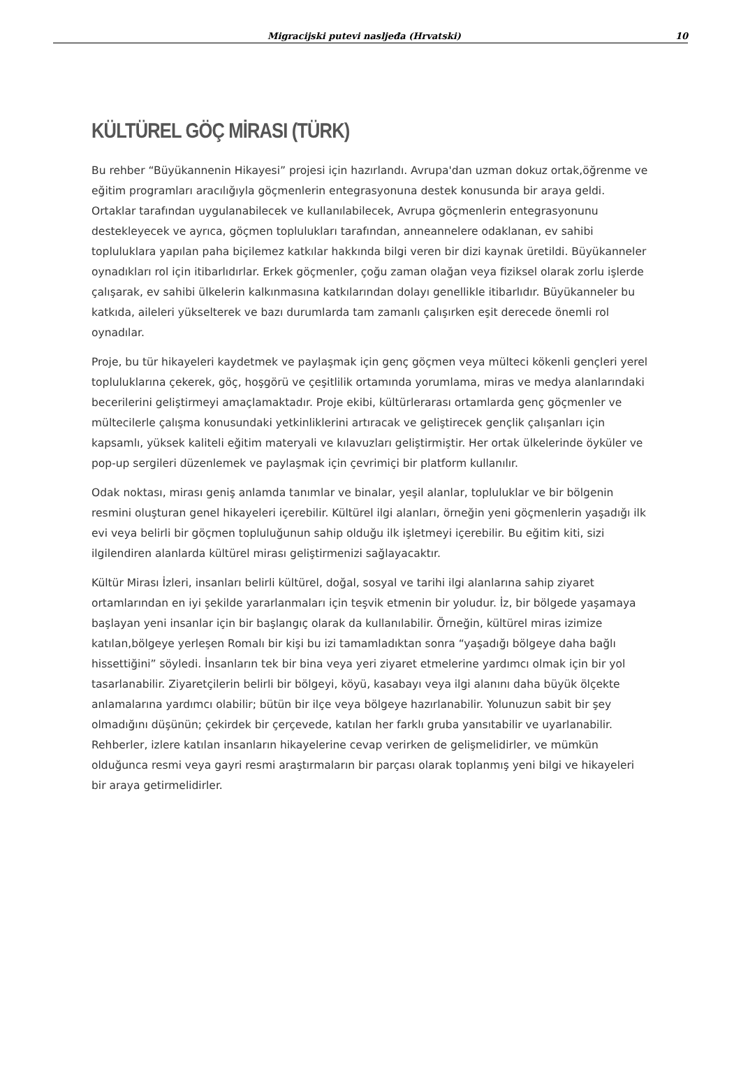Migracijski putevi nasljeđa (Hrvatski) 10
KÜLTÜREL GÖÇ MİRASI (TÜRK)
Bu rehber “Büyükannenin Hikayesi” projesi için hazırlandı. Avrupa'dan uzman dokuz ortak,öğrenme ve eğitim programları aracılığıyla göçmenlerin entegrasyonuna destek konusunda bir araya geldi. Ortaklar tarafından uygulanabilecek ve kullanılabilecek, Avrupa göçmenlerin entegrasyonunu destekleyecek ve ayrıca, göçmen toplulukları tarafından, anneannelere odaklanan, ev sahibi topluluklara yapılan paha biçilemez katkılar hakkında bilgi veren bir dizi kaynak üretildi. Büyükanneler oynadıkları rol için itibarlıdırlar. Erkek göçmenler, çoğu zaman olağan veya fiziksel olarak zorlu işlerde çalışarak, ev sahibi ülkelerin kalkınmasına katkılarından dolayı genellikle itibarlıdır. Büyükanneler bu katkıda, aileleri yükselterek ve bazı durumlarda tam zamanlı çalışırken eşit derecede önemli rol oynadılar.
Proje, bu tür hikayeleri kaydetmek ve paylaşmak için genç göçmen veya mülteci kökenli gençleri yerel topluluklarına çekerek, göç, hoşgörü ve çeşitlilik ortamında yorumlama, miras ve medya alanlarındaki becerilerini geliştirmeyi amaçlamaktadır. Proje ekibi, kültürlerarası ortamlarda genç göçmenler ve mültecilerle çalışma konusundaki yetkinliklerini artıracak ve geliştirecek gençlik çalışanları için kapsamlı, yüksek kaliteli eğitim materyali ve kılavuzları geliştirmiştir. Her ortak ülkelerinde öyküler ve pop-up sergileri düzenlemek ve paylaşmak için çevrimiçi bir platform kullanılır.
Odak noktası, mirası geniş anlamda tanımlar ve binalar, yeşil alanlar, topluluklar ve bir bölgenin resmini oluşturan genel hikayeleri içerebilir. Kültürel ilgi alanları, örneğin yeni göçmenlerin yaşadığı ilk evi veya belirli bir göçmen topluluğunun sahip olduğu ilk işletmeyi içerebilir. Bu eğitim kiti, sizi ilgilendiren alanlarda kültürel mirası geliştirmenizi sağlayacaktır.
Kültür Mirası İzleri, insanları belirli kültürel, doğal, sosyal ve tarihi ilgi alanlarına sahip ziyaret ortamlarından en iyi şekilde yararlanmaları için teşvik etmenin bir yoludur. İz, bir bölgede yaşamaya başlayan yeni insanlar için bir başlangıç olarak da kullanılabilir. Örneğin, kültürel miras izimize katılan,bölgeye yerleşen Romalı bir kişi bu izi tamamladıktan sonra “yaşadığı bölgeye daha bağlı hissettiğini” söyledi. İnsanların tek bir bina veya yeri ziyaret etmelerine yardımcı olmak için bir yol tasarlanabilir. Ziyaretçilerin belirli bir bölgeyi, köyü, kasabayı veya ilgi alanını daha büyük ölçekte anlamalarına yardımcı olabilir; bütün bir ilçe veya bölgeye hazırlanabilir. Yolunuzun sabit bir şey olmadığını düşünün; çekirdek bir çerçevede, katılan her farklı gruba yansıtabilir ve uyarlanabilir. Rehberler, izlere katılan insanların hikayelerine cevap verirken de gelişmelidirler, ve mümkün olduğunca resmi veya gayri resmi araştırmaların bir parçası olarak toplanmış yeni bilgi ve hikayeleri bir araya getirmelidirler.